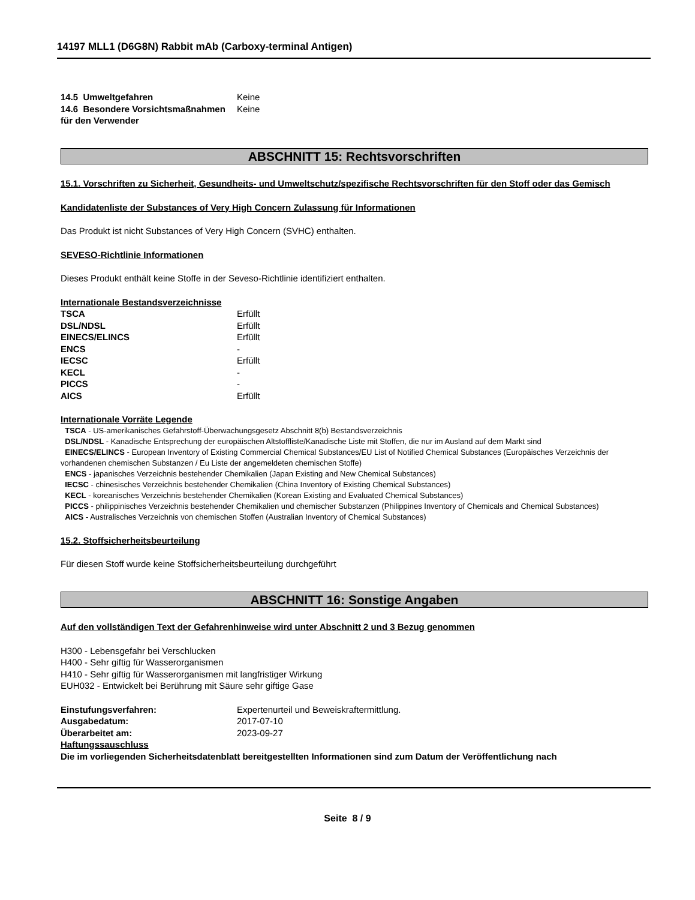14197 MLL1 (D6G8N) Rabbit mAb (Carboxy-terminal Antigen)
| 14.5 Umweltgefahren | Keine |
| 14.6 Besondere Vorsichtsmaßnahmen für den Verwender | Keine |
ABSCHNITT 15: Rechtsvorschriften
15.1. Vorschriften zu Sicherheit, Gesundheits- und Umweltschutz/spezifische Rechtsvorschriften für den Stoff oder das Gemisch
Kandidatenliste der Substances of Very High Concern Zulassung für Informationen
Das Produkt ist nicht Substances of Very High Concern (SVHC) enthalten.
SEVESO-Richtlinie Informationen
Dieses Produkt enthält keine Stoffe in der Seveso-Richtlinie identifiziert enthalten.
Internationale Bestandsverzeichnisse
| TSCA | Erfüllt |
| DSL/NDSL | Erfüllt |
| EINECS/ELINCS | Erfüllt |
| ENCS | - |
| IECSC | Erfüllt |
| KECL | - |
| PICCS | - |
| AICS | Erfüllt |
Internationale Vorräte Legende
TSCA - US-amerikanisches Gefahrstoff-Überwachungsgesetz Abschnitt 8(b) Bestandsverzeichnis
DSL/NDSL - Kanadische Entsprechung der europäischen Altstoffliste/Kanadische Liste mit Stoffen, die nur im Ausland auf dem Markt sind
EINECS/ELINCS - European Inventory of Existing Commercial Chemical Substances/EU List of Notified Chemical Substances (Europäisches Verzeichnis der vorhandenen chemischen Substanzen / Eu Liste der angemeldeten chemischen Stoffe)
ENCS - japanisches Verzeichnis bestehender Chemikalien (Japan Existing and New Chemical Substances)
IECSC - chinesisches Verzeichnis bestehender Chemikalien (China Inventory of Existing Chemical Substances)
KECL - koreanisches Verzeichnis bestehender Chemikalien (Korean Existing and Evaluated Chemical Substances)
PICCS - philippinisches Verzeichnis bestehender Chemikalien und chemischer Substanzen (Philippines Inventory of Chemicals and Chemical Substances)
AICS - Australisches Verzeichnis von chemischen Stoffen (Australian Inventory of Chemical Substances)
15.2. Stoffsicherheitsbeurteilung
Für diesen Stoff wurde keine Stoffsicherheitsbeurteilung durchgeführt
ABSCHNITT 16: Sonstige Angaben
Auf den vollständigen Text der Gefahrenhinweise wird unter Abschnitt 2 und 3 Bezug genommen
H300 - Lebensgefahr bei Verschlucken
H400 - Sehr giftig für Wasserorganismen
H410 - Sehr giftig für Wasserorganismen mit langfristiger Wirkung
EUH032 - Entwickelt bei Berührung mit Säure sehr giftige Gase
| Einstufungsverfahren: | Expertenurteil und Beweiskraftermittlung. |
| Ausgabedatum: | 2017-07-10 |
| Überarbeitet am: | 2023-09-27 |
Haftungssauschluss
Die im vorliegenden Sicherheitsdatenblatt bereitgestellten Informationen sind zum Datum der Veröffentlichung nach
Seite 8 / 9